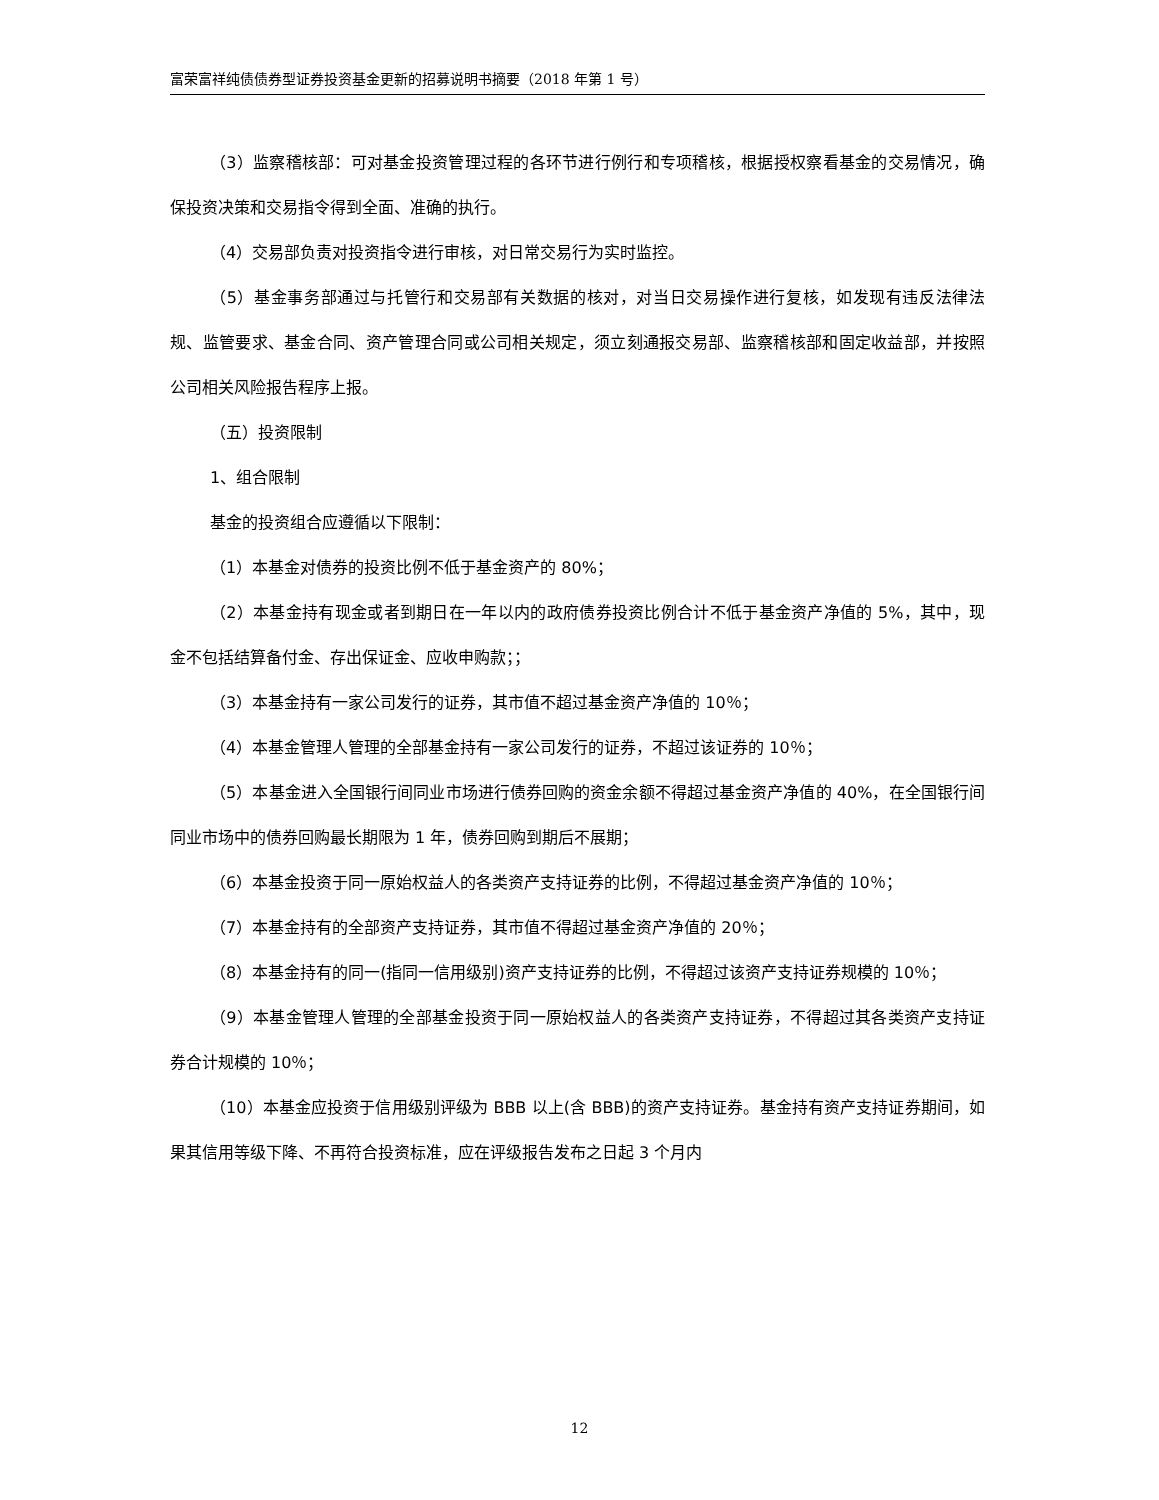富荣富祥纯债债券型证券投资基金更新的招募说明书摘要（2018 年第 1 号）
（3）监察稽核部：可对基金投资管理过程的各环节进行例行和专项稽核，根据授权察看基金的交易情况，确保投资决策和交易指令得到全面、准确的执行。
（4）交易部负责对投资指令进行审核，对日常交易行为实时监控。
（5）基金事务部通过与托管行和交易部有关数据的核对，对当日交易操作进行复核，如发现有违反法律法规、监管要求、基金合同、资产管理合同或公司相关规定，须立刻通报交易部、监察稽核部和固定收益部，并按照公司相关风险报告程序上报。
（五）投资限制
1、组合限制
基金的投资组合应遵循以下限制：
（1）本基金对债券的投资比例不低于基金资产的 80%；
（2）本基金持有现金或者到期日在一年以内的政府债券投资比例合计不低于基金资产净值的 5%，其中，现金不包括结算备付金、存出保证金、应收申购款；；
（3）本基金持有一家公司发行的证券，其市值不超过基金资产净值的 10％；
（4）本基金管理人管理的全部基金持有一家公司发行的证券，不超过该证券的 10％；
（5）本基金进入全国银行间同业市场进行债券回购的资金余额不得超过基金资产净值的 40%，在全国银行间同业市场中的债券回购最长期限为 1 年，债券回购到期后不展期；
（6）本基金投资于同一原始权益人的各类资产支持证券的比例，不得超过基金资产净值的 10％；
（7）本基金持有的全部资产支持证券，其市值不得超过基金资产净值的 20％；
（8）本基金持有的同一(指同一信用级别)资产支持证券的比例，不得超过该资产支持证券规模的 10％；
（9）本基金管理人管理的全部基金投资于同一原始权益人的各类资产支持证券，不得超过其各类资产支持证券合计规模的 10％；
（10）本基金应投资于信用级别评级为 BBB 以上(含 BBB)的资产支持证券。基金持有资产支持证券期间，如果其信用等级下降、不再符合投资标准，应在评级报告发布之日起 3 个月内
12